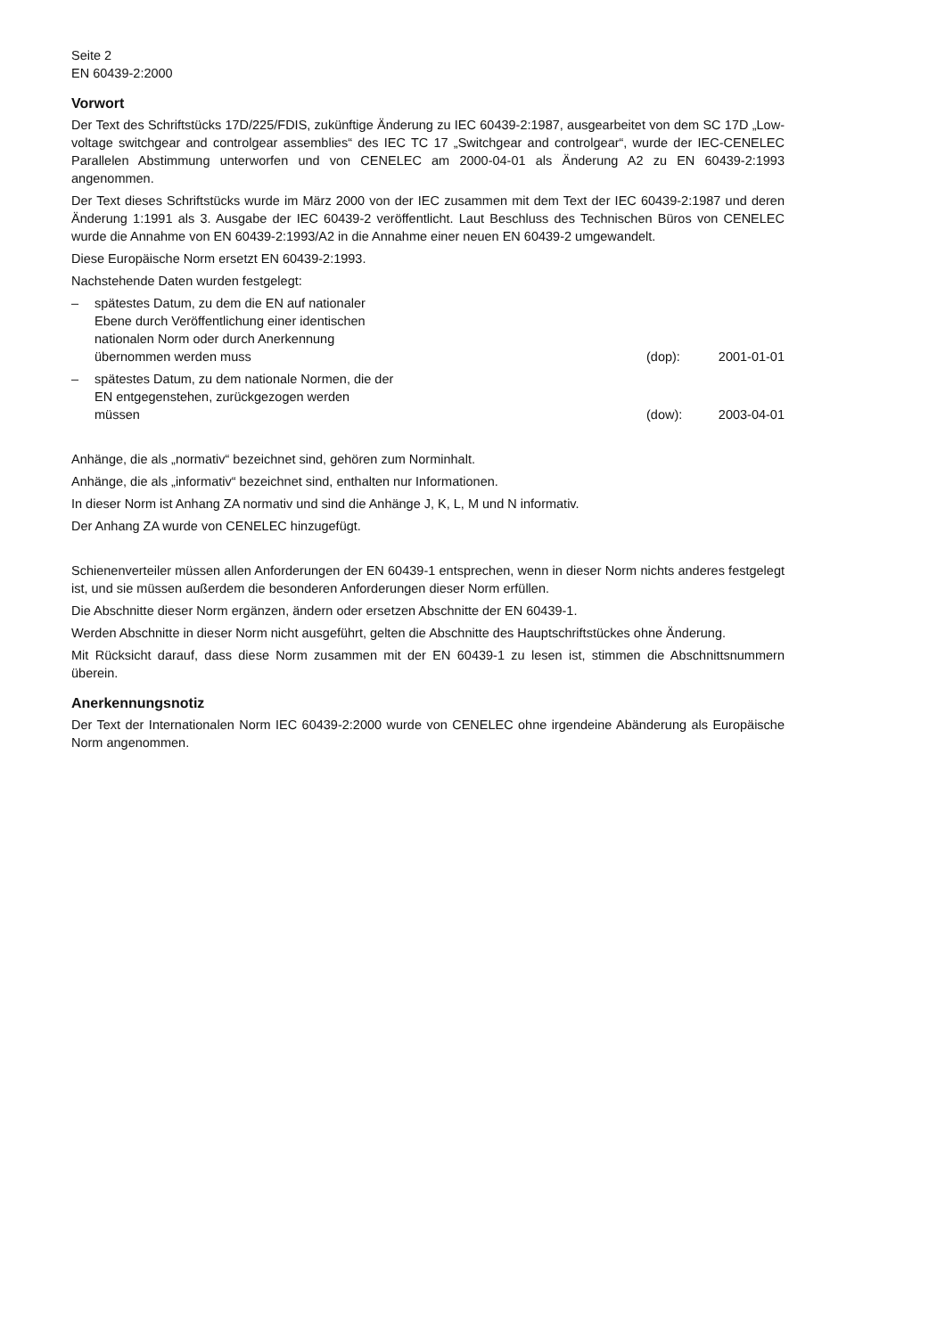Seite 2
EN 60439-2:2000
Vorwort
Der Text des Schriftstücks 17D/225/FDIS, zukünftige Änderung zu IEC 60439-2:1987, ausgearbeitet von dem SC 17D „Low-voltage switchgear and controlgear assemblies“ des IEC TC 17 „Switchgear and controlgear“, wurde der IEC-CENELEC Parallelen Abstimmung unterworfen und von CENELEC am 2000-04-01 als Änderung A2 zu EN 60439-2:1993 angenommen.
Der Text dieses Schriftstücks wurde im März 2000 von der IEC zusammen mit dem Text der IEC 60439-2:1987 und deren Änderung 1:1991 als 3. Ausgabe der IEC 60439-2 veröffentlicht. Laut Beschluss des Technischen Büros von CENELEC wurde die Annahme von EN 60439-2:1993/A2 in die Annahme einer neuen EN 60439-2 umgewandelt.
Diese Europäische Norm ersetzt EN 60439-2:1993.
Nachstehende Daten wurden festgelegt:
– spätestes Datum, zu dem die EN auf nationaler Ebene durch Veröffentlichung einer identischen nationalen Norm oder durch Anerkennung übernommen werden muss (dop): 2001-01-01
– spätestes Datum, zu dem nationale Normen, die der EN entgegenstehen, zurückgezogen werden müssen (dow): 2003-04-01
Anhänge, die als „normativ“ bezeichnet sind, gehören zum Norminhalt.
Anhänge, die als „informativ“ bezeichnet sind, enthalten nur Informationen.
In dieser Norm ist Anhang ZA normativ und sind die Anhänge J, K, L, M und N informativ.
Der Anhang ZA wurde von CENELEC hinzugefügt.
Schienenverteiler müssen allen Anforderungen der EN 60439-1 entsprechen, wenn in dieser Norm nichts anderes festgelegt ist, und sie müssen außerdem die besonderen Anforderungen dieser Norm erfüllen.
Die Abschnitte dieser Norm ergänzen, ändern oder ersetzen Abschnitte der EN 60439-1.
Werden Abschnitte in dieser Norm nicht ausgeführt, gelten die Abschnitte des Hauptschriftstückes ohne Änderung.
Mit Rücksicht darauf, dass diese Norm zusammen mit der EN 60439-1 zu lesen ist, stimmen die Abschnittsnummern überein.
Anerkennungsnotiz
Der Text der Internationalen Norm IEC 60439-2:2000 wurde von CENELEC ohne irgendeine Abänderung als Europäische Norm angenommen.